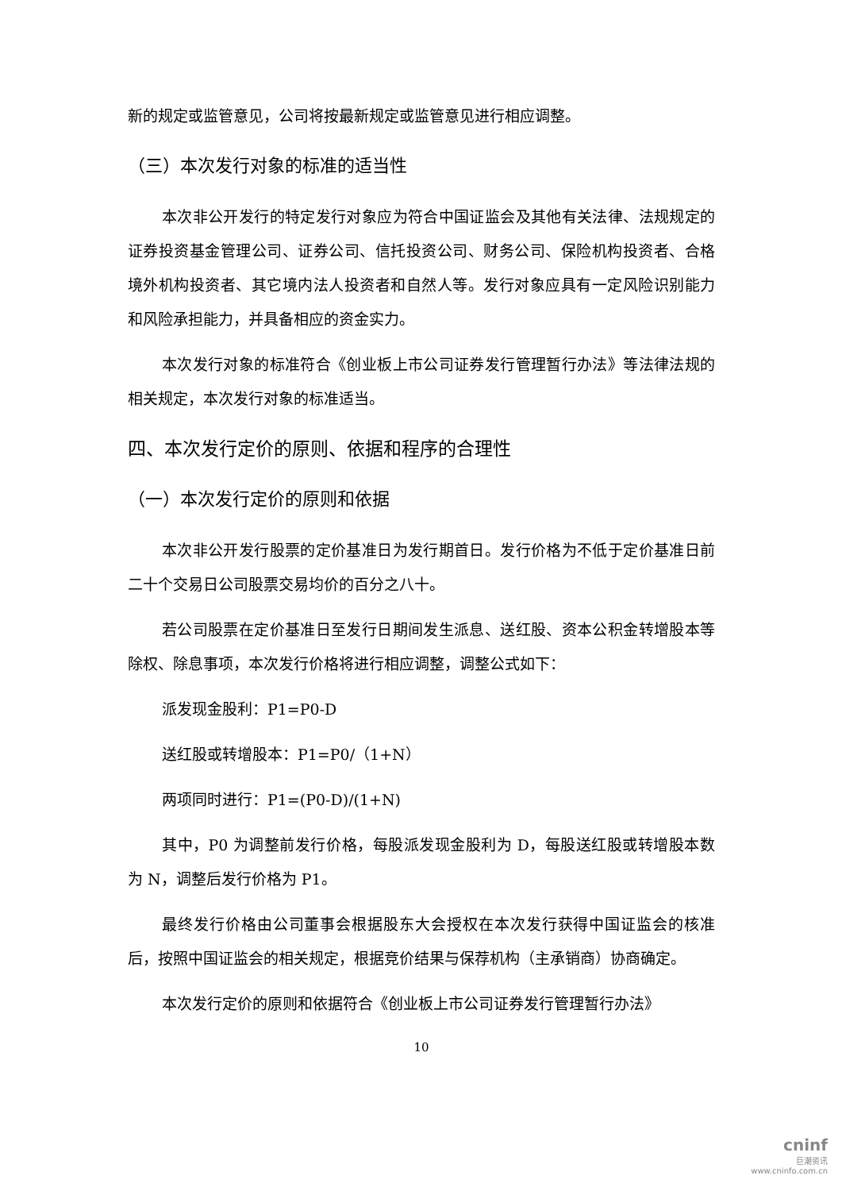新的规定或监管意见，公司将按最新规定或监管意见进行相应调整。
（三）本次发行对象的标准的适当性
本次非公开发行的特定发行对象应为符合中国证监会及其他有关法律、法规规定的证券投资基金管理公司、证券公司、信托投资公司、财务公司、保险机构投资者、合格境外机构投资者、其它境内法人投资者和自然人等。发行对象应具有一定风险识别能力和风险承担能力，并具备相应的资金实力。
本次发行对象的标准符合《创业板上市公司证券发行管理暂行办法》等法律法规的相关规定，本次发行对象的标准适当。
四、本次发行定价的原则、依据和程序的合理性
（一）本次发行定价的原则和依据
本次非公开发行股票的定价基准日为发行期首日。发行价格为不低于定价基准日前二十个交易日公司股票交易均价的百分之八十。
若公司股票在定价基准日至发行日期间发生派息、送红股、资本公积金转增股本等除权、除息事项，本次发行价格将进行相应调整，调整公式如下：
派发现金股利：P1=P0-D
送红股或转增股本：P1=P0/（1+N）
两项同时进行：P1=(P0-D)/(1+N)
其中，P0 为调整前发行价格，每股派发现金股利为 D，每股送红股或转增股本数为 N，调整后发行价格为 P1。
最终发行价格由公司董事会根据股东大会授权在本次发行获得中国证监会的核准后，按照中国证监会的相关规定，根据竞价结果与保荐机构（主承销商）协商确定。
本次发行定价的原则和依据符合《创业板上市公司证券发行管理暂行办法》
10
cninf
巨潮资讯
www.cninfo.com.cn